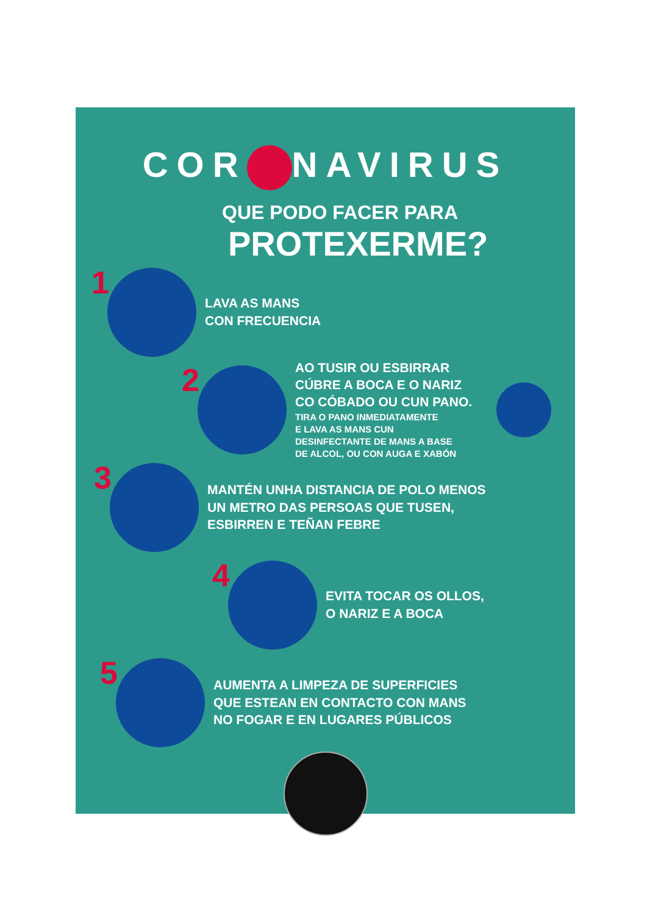COR NAVIRUS
QUE PODO FACER PARA
PROTEXERME?
1
LAVA AS MANS
CON FRECUENCIA
2
AO TUSIR OU ESBIRRAR
CÚBRE A BOCA E O NARIZ
CO CÓBADO OU CUN PANO.
TIRA O PANO INMEDIATAMENTE
E LAVA AS MANS CUN
DESINFECTANTE DE MANS A BASE
DE ALCOL, OU CON AUGA E XABÓN
3
MANTÉN UNHA DISTANCIA DE POLO MENOS
UN METRO DAS PERSOAS QUE TUSEN,
ESBIRREN E TEÑAN FEBRE
4
EVITA TOCAR OS OLLOS,
O NARIZ E A BOCA
5
AUMENTA A LIMPEZA DE SUPERFICIES
QUE ESTEAN EN CONTACTO CON MANS
NO FOGAR E EN LUGARES PÚBLICOS